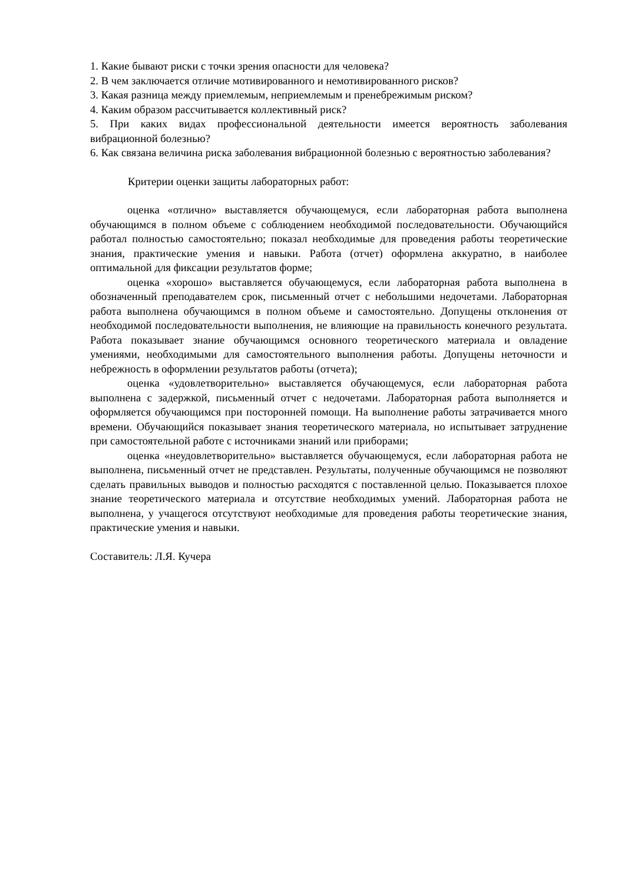1. Какие бывают риски с точки зрения опасности для человека?
2. В чем заключается отличие мотивированного и немотивированного рисков?
3. Какая разница между приемлемым, неприемлемым и пренебрежимым риском?
4. Каким образом рассчитывается коллективный риск?
5. При каких видах профессиональной деятельности имеется вероятность заболевания вибрационной болезнью?
6. Как связана величина риска заболевания вибрационной болезнью с вероятностью заболевания?
Критерии оценки защиты лабораторных работ:
оценка «отлично» выставляется обучающемуся, если лабораторная работа выполнена обучающимся в полном объеме с соблюдением необходимой последовательности. Обучающийся работал полностью самостоятельно; показал необходимые для проведения работы теоретические знания, практические умения и навыки. Работа (отчет) оформлена аккуратно, в наиболее оптимальной для фиксации результатов форме;
оценка «хорошо» выставляется обучающемуся, если лабораторная работа выполнена в обозначенный преподавателем срок, письменный отчет с небольшими недочетами. Лабораторная работа выполнена обучающимся в полном объеме и самостоятельно. Допущены отклонения от необходимой последовательности выполнения, не влияющие на правильность конечного результата. Работа показывает знание обучающимся основного теоретического материала и овладение умениями, необходимыми для самостоятельного выполнения работы. Допущены неточности и небрежность в оформлении результатов работы (отчета);
оценка «удовлетворительно» выставляется обучающемуся, если лабораторная работа выполнена с задержкой, письменный отчет с недочетами. Лабораторная работа выполняется и оформляется обучающимся при посторонней помощи. На выполнение работы затрачивается много времени. Обучающийся показывает знания теоретического материала, но испытывает затруднение при самостоятельной работе с источниками знаний или приборами;
оценка «неудовлетворительно» выставляется обучающемуся, если лабораторная работа не выполнена, письменный отчет не представлен. Результаты, полученные обучающимся не позволяют сделать правильных выводов и полностью расходятся с поставленной целью. Показывается плохое знание теоретического материала и отсутствие необходимых умений. Лабораторная работа не выполнена, у учащегося отсутствуют необходимые для проведения работы теоретические знания, практические умения и навыки.
Составитель: Л.Я. Кучера